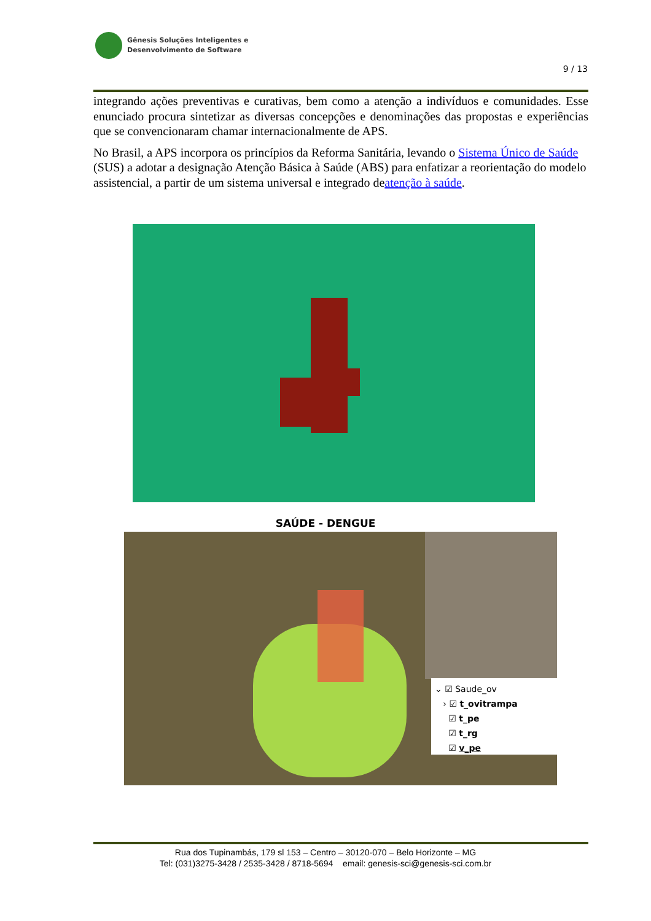Gênesis Soluções Inteligentes e
Desenvolvimento de Software
9 / 13
integrando ações preventivas e curativas, bem como a atenção a indivíduos e comunidades. Esse enunciado procura sintetizar as diversas concepções e denominações das propostas e experiências que se convencionaram chamar internacionalmente de APS.
No Brasil, a APS incorpora os princípios da Reforma Sanitária, levando o Sistema Único de Saúde (SUS) a adotar a designação Atenção Básica à Saúde (ABS) para enfatizar a reorientação do modelo assistencial, a partir de um sistema universal e integrado deatenção à saúde.
SAÚDE - DENGUE
⌄ ☑ Saude_ov
› ☑ t_ovitrampa
☑ t_pe
☑ t_rg
☑ v_pe
Rua dos Tupinambás, 179 sl 153 – Centro – 30120-070 – Belo Horizonte – MG
Tel: (031)3275-3428 / 2535-3428 / 8718-5694 email: genesis-sci@genesis-sci.com.br